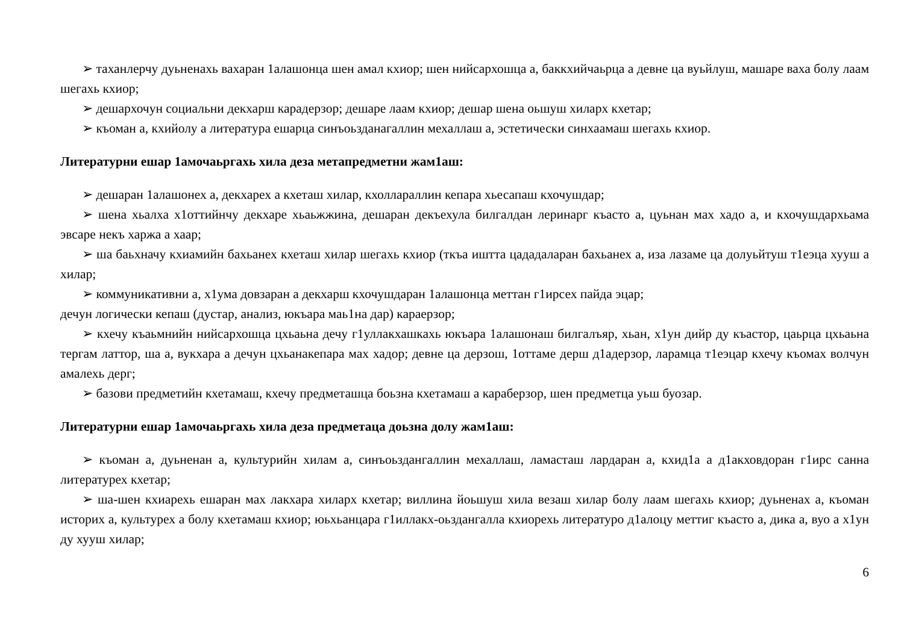➢ таханлерчу дуьненахь вахаран 1алашонца шен амал кхиор; шен нийсархошца а, баккхийчаьрца а девне ца вуьйлуш, машаре ваха болу лаам шегахь кхиор;
➢ дешархочун социальни декхарш карадерзор; дешаре лаам кхиор; дешар шена оьшуш хиларх кхетар;
➢ къоман а, кхийолу а литература ешарца синъоьзданагаллин мехаллаш а, эстетически синхаамаш шегахь кхиор.
Литературни ешар 1амочаьргахь хила деза метапредметни жам1аш:
➢ дешаран 1алашонех а, декхарех а кхеташ хилар, кхоллараллин кепара хьесапаш кхочушдар;
➢ шена хьалха х1оттийнчу декхаре хьаьжжина, дешаран декъехула билгалдан леринарг къасто а, цуьнан мах хадо а, и кхочушдархьама эвсаре некъ харжа а хаар;
➢ ша баьхначу кхиамийн бахьанех кхеташ хилар шегахь кхиор (ткъа иштта цададаларан бахьанех а, иза лазаме ца долуьйтуш т1еэца хууш а хилар;
➢ коммуникативни а, х1ума довзаран а декхарш кхочушдаран 1алашонца меттан г1ирсех пайда эцар;
дечун логически кепаш (дустар, анализ, юкъара маь1на дар) караерзор;
➢ кхечу къаьмнийн нийсархошца цхьаьна дечу г1уллакхашкахь юкъара 1алашонаш билгалъяр, хьан, х1ун дийр ду къастор, цаьрца цхьаьна тергам латтор, ша а, вукхара а дечун цхьанакепара мах хадор; девне ца дерзош, 1оттаме дерш д1адерзор, ларамца т1еэцар кхечу къомах волчун амалехь дерг;
➢ базови предметийн кхетамаш, кхечу предметашца боьзна кхетамаш а караберзор, шен предметца уьш буозар.
Литературни ешар 1амочаьргахь хила деза предметаца доьзна долу жам1аш:
➢ къоман а, дуьненан а, культурийн хилам а, синъоьздангаллин мехаллаш, ламасташ лардаран а, кхид1а а д1акховдоран г1ирс санна литературех кхетар;
➢ ша-шен кхиарехь ешаран мах лакхара хиларх кхетар; виллина йоьшуш хила везаш хилар болу лаам шегахь кхиор; дуьненах а, къоман историх а, культурех а болу кхетамаш кхиор; юьхьанцара г1иллакх-оьздангалла кхиорехь литературо д1алоцу меттиг къасто а, дика а, вуо а х1ун ду хууш хилар;
6